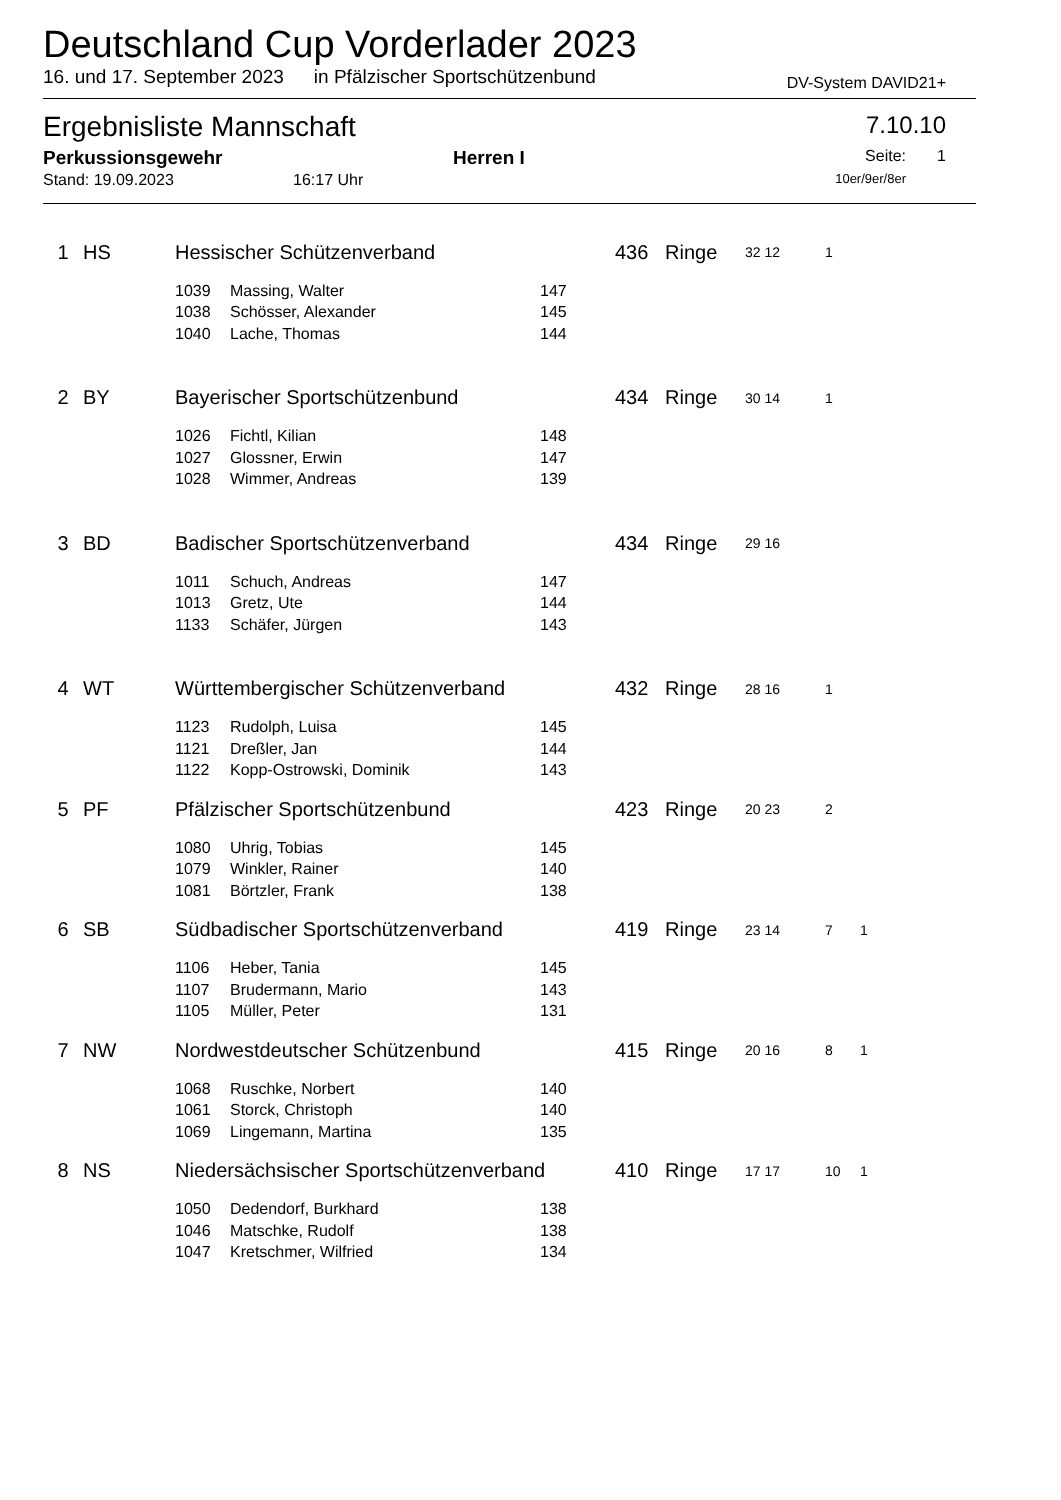Deutschland Cup Vorderlader 2023
16. und 17. September 2023 in Pfälzischer Sportschützenbund DV-System DAVID21+
Ergebnisliste Mannschaft 7.10.10
Perkussionsgewehr Herren I Seite: 1
Stand: 19.09.2023 16:17 Uhr 10er/9er/8er
| 1 | HS | Hessischer Schützenverband | | | 436 Ringe | 32 12 | 1 | |
| | | 1039 | Massing, Walter | 147 | | | | |
| | | 1038 | Schösser, Alexander | 145 | | | | |
| | | 1040 | Lache, Thomas | 144 | | | | |
| 2 | BY | Bayerischer Sportschützenbund | | | 434 Ringe | 30 14 | 1 | |
| | | 1026 | Fichtl, Kilian | 148 | | | | |
| | | 1027 | Glossner, Erwin | 147 | | | | |
| | | 1028 | Wimmer, Andreas | 139 | | | | |
| 3 | BD | Badischer Sportschützenverband | | | 434 Ringe | 29 16 | | |
| | | 1011 | Schuch, Andreas | 147 | | | | |
| | | 1013 | Gretz, Ute | 144 | | | | |
| | | 1133 | Schäfer, Jürgen | 143 | | | | |
| 4 | WT | Württembergischer Schützenverband | | | 432 Ringe | 28 16 | 1 | |
| | | 1123 | Rudolph, Luisa | 145 | | | | |
| | | 1121 | Dreßler, Jan | 144 | | | | |
| | | 1122 | Kopp-Ostrowski, Dominik | 143 | | | | |
| 5 | PF | Pfälzischer Sportschützenbund | | | 423 Ringe | 20 23 | 2 | |
| | | 1080 | Uhrig, Tobias | 145 | | | | |
| | | 1079 | Winkler, Rainer | 140 | | | | |
| | | 1081 | Börtzler, Frank | 138 | | | | |
| 6 | SB | Südbadischer Sportschützenverband | | | 419 Ringe | 23 14 | 7 | 1 |
| | | 1106 | Heber, Tania | 145 | | | | |
| | | 1107 | Brudermann, Mario | 143 | | | | |
| | | 1105 | Müller, Peter | 131 | | | | |
| 7 | NW | Nordwestdeutscher Schützenbund | | | 415 Ringe | 20 16 | 8 | 1 |
| | | 1068 | Ruschke, Norbert | 140 | | | | |
| | | 1061 | Storck, Christoph | 140 | | | | |
| | | 1069 | Lingemann, Martina | 135 | | | | |
| 8 | NS | Niedersächsischer Sportschützenverband | | | 410 Ringe | 17 17 | 10 | 1 |
| | | 1050 | Dedendorf, Burkhard | 138 | | | | |
| | | 1046 | Matschke, Rudolf | 138 | | | | |
| | | 1047 | Kretschmer, Wilfried | 134 | | | | |